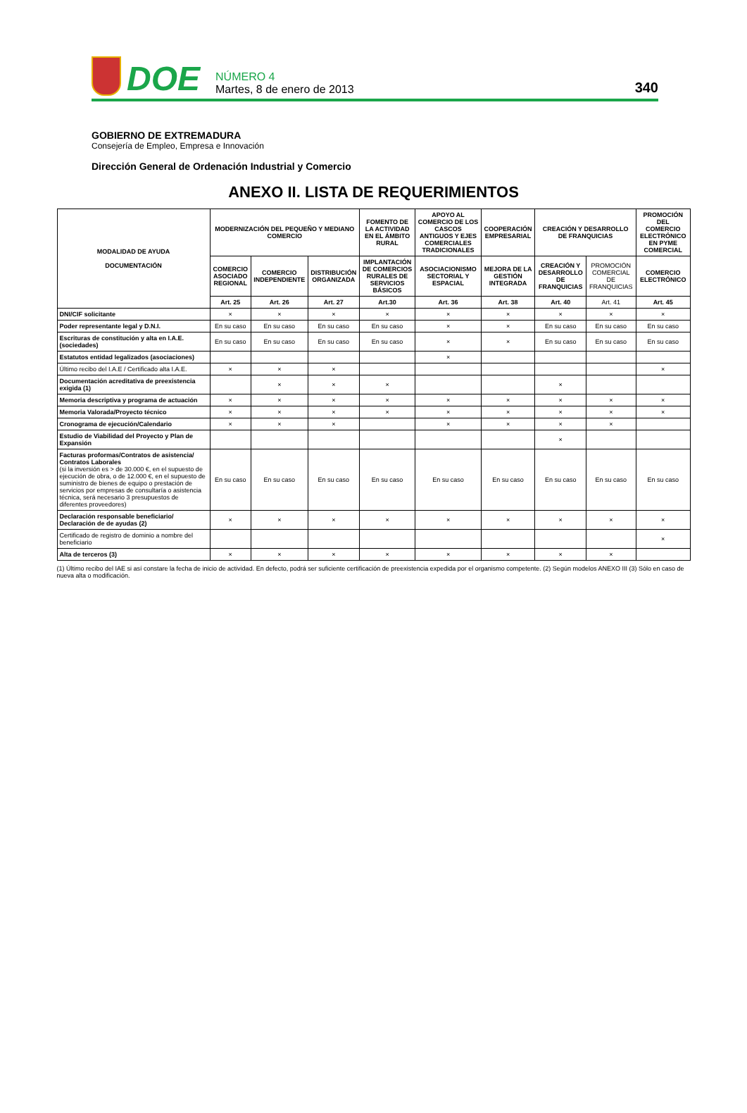DOE
NÚMERO 4
Martes, 8 de enero de 2013
340
GOBIERNO DE EXTREMADURA
Consejería de Empleo, Empresa e Innovación
Dirección General de Ordenación Industrial y Comercio
ANEXO II. LISTA DE REQUERIMIENTOS
| MODALIDAD DE AYUDA DOCUMENTACIÓN | MODERNIZACIÓN DEL PEQUEÑO Y MEDIANO COMERCIO | | | FOMENTO DE LA ACTIVIDAD EN EL ÁMBITO RURAL | APOYO AL COMERCIO DE LOS CASCOS ANTIGUOS Y EJES COMERCIALES TRADICIONALES | COOPERACIÓN EMPRESARIAL | CREACIÓN Y DESARROLLO DE FRANQUICIAS | | PROMOCIÓN DEL COMERCIO ELECTRÓNICO EN PYME COMERCIAL |
| --- | --- | --- | --- | --- | --- | --- | --- | --- | --- |
| | COMERCIO ASOCIADO REGIONAL | COMERCIO INDEPENDIENTE | DISTRIBUCIÓN ORGANIZADA | IMPLANTACIÓN DE COMERCIOS RURALES DE SERVICIOS BÁSICOS | ASOCIACIONISMO SECTORIAL Y ESPACIAL | MEJORA DE LA GESTIÓN INTEGRADA | CREACIÓN Y DESARROLLO DE FRANQUICIAS | PROMOCIÓN COMERCIAL DE FRANQUICIAS | COMERCIO ELECTRÓNICO |
| | Art. 25 | Art. 26 | Art. 27 | Art.30 | Art. 36 | Art. 38 | Art. 40 | Art. 41 | Art. 45 |
| DNI/CIF solicitante | × | × | × | × | × | × | × | × | × |
| Poder representante legal y D.N.I. | En su caso | En su caso | En su caso | En su caso | × | × | En su caso | En su caso | En su caso |
| Escrituras de constitución y alta en I.A.E. (sociedades) | En su caso | En su caso | En su caso | En su caso | × | × | En su caso | En su caso | En su caso |
| Estatutos entidad legalizados (asociaciones) | | | | | × | | | | |
| Último recibo del I.A.E / Certificado alta I.A.E. | × | × | × | | | | | | × |
| Documentación acreditativa de preexistencia exigida (1) | | × | × | × | | | × | | |
| Memoria descriptiva y programa de actuación | × | × | × | × | × | × | × | × | × |
| Memoria Valorada/Proyecto técnico | × | × | × | × | × | × | × | × | × |
| Cronograma de ejecución/Calendario | × | × | × | | × | × | × | × | |
| Estudio de Viabilidad del Proyecto y Plan de Expansión | | | | | | | × | | |
| Facturas proformas/Contratos de asistencia/ Contratos Laborales (si la inversión es > de 30.000 €, en el supuesto de ejecución de obra, o de 12.000 €, en el supuesto de suministro de bienes de equipo o prestación de servicios por empresas de consultaría o asistencia técnica, será necesario 3 presupuestos de diferentes proveedores) | En su caso | En su caso | En su caso | En su caso | En su caso | En su caso | En su caso | En su caso | En su caso |
| Declaración responsable beneficiario/ Declaración de de ayudas (2) | × | × | × | × | × | × | × | × | × |
| Certificado de registro de dominio a nombre del beneficiario | | | | | | | | | × |
| Alta de terceros (3) | × | × | × | × | × | × | × | × | |
(1) Último recibo del IAE si así constare la fecha de inicio de actividad. En defecto, podrá ser suficiente certificación de preexistencia expedida por el organismo competente. (2) Según modelos ANEXO III (3) Sólo en caso de nueva alta o modificación.